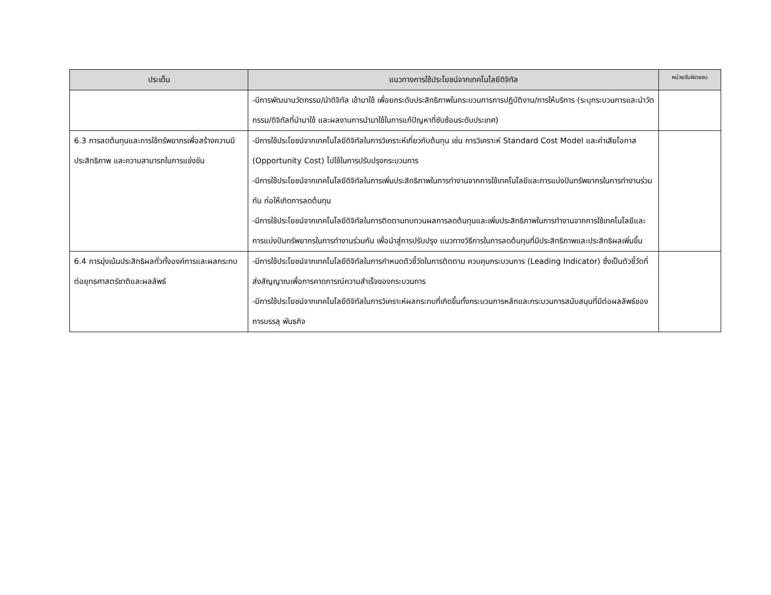| ประเด็น | แนวทางการใช้ประโยชน์จากเทคโนโลยีดิจิทัล | หน่วยรับผิดชอบ |
| --- | --- | --- |
| | -มีการพัฒนานวัตกรรม/นำดิจิทัล เข้ามาใช้ เพื่อยกระดับประสิทธิภาพในกระบวนการการปฏิบัติงาน/การให้บริการ (ระบุกระบวนการและนำวัตกรรม/ดิจิทัลที่นำมาใช้ และผลงานการนำมาใช้ในการแก้ปัญหาที่ซับซ้อนระดับประเทศ) | |
| 6.3 การลดต้นทุนและการใช้ทรัพยากรเพื่อสร้างความมีประสิทธิภาพ และความสามารถในการแข่งขัน | -มีการใช้ประโยชน์จากเทคโนโลยีดิจิทัลในการวิเคราะห์เกี่ยวกับต้นทุน เช่น การวิเคราะห์ Standard Cost Model และค่าเสียโอกาส (Opportunity Cost) ไปใช้ในการปรับปรุงกระบวนการ -มีการใช้ประโยชน์จากเทคโนโลยีดิจิทัลในการเพิ่มประสิทธิภาพในการทำงานจากการใช้เทคโนโลยีและการแบ่งปันทรัพยากรในการทำงานร่วมกัน ก่อให้เกิดการลดต้นทุน -มีการใช้ประโยชน์จากเทคโนโลยีดิจิทัลในการติดตามทบทวนผลการลดต้นทุนและเพิ่มประสิทธิภาพในการทำงานจากการใช้เทคโนโลยีและการแบ่งปันทรัพยากรในการทำงานร่วมกัน เพื่อนำสู่การปรับปรุง แนวทางวิธีการในการลดต้นทุนที่มีประสิทธิภาพและประสิทธิผลเพิ่มขึ้น | |
| 6.4 การมุ่งเน้นประสิทธิผลทั่วทั้งองค์การและผลกระทบต่อยุทธศาสตร์ชาติและผลลัพธ์ | -มีการใช้ประโยชน์จากเทคโนโลยีดิจิทัลในการกำหนดตัวชี้วัดในการติดตาม ควบคุมกระบวนการ (Leading Indicator) ซึ่งเป็นตัวชี้วัดที่ส่งสัญญาณเพื่อการคาดการณ์ความสำเร็จของกระบวนการ -มีการใช้ประโยชน์จากเทคโนโลยีดิจิทัลในการวิเคราะห์ผลกระทบที่เกิดขึ้นทั้งกระบวนการหลักและกระบวนการสนับสนุนที่มีต่อผลลัพธ์ของการบรรลุ พันธกิจ | |